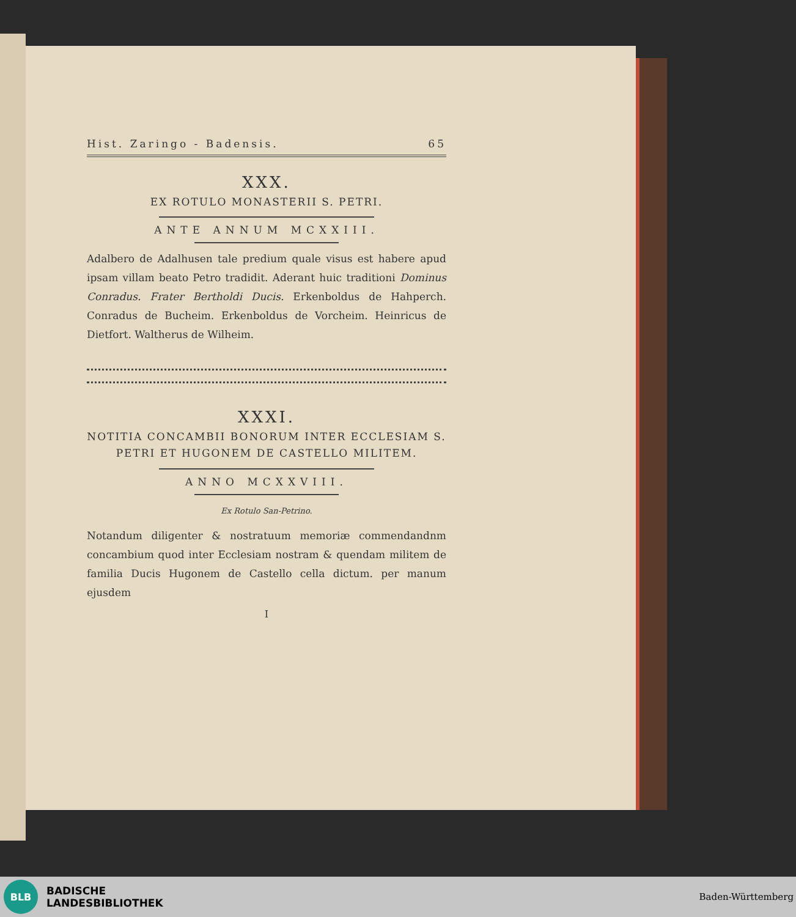Hist. Zaringo - Badensis. 65
XXX.
EX ROTULO MONASTERII S. PETRI.
ANTE ANNUM MCXXIII.
Adalbero de Adalhusen tale predium quale visus est habere apud ipsam villam beato Petro tradidit. Aderant huic traditioni Dominus Conradus. Frater Bertholdi Ducis. Erkenboldus de Hahperch. Conradus de Bucheim. Erkenboldus de Vorcheim. Heinricus de Dietfort. Waltherus de Wilheim.
XXXI.
NOTITIA CONCAMBII BONORUM INTER ECCLESIAM S. PETRI ET HUGONEM DE CASTELLO MILITEM.
ANNO MCXXVIII.
Ex Rotulo San-Petrino.
Notandum diligenter & nostratuum memoriæ commendandnm concambium quod inter Ecclesiam nostram & quendam militem de familia Ducis Hugonem de Castello cella dictum. per manum ejusdem
I
BLB
BADISCHE
LANDESBIBLIOTHEK
Baden-Württemberg